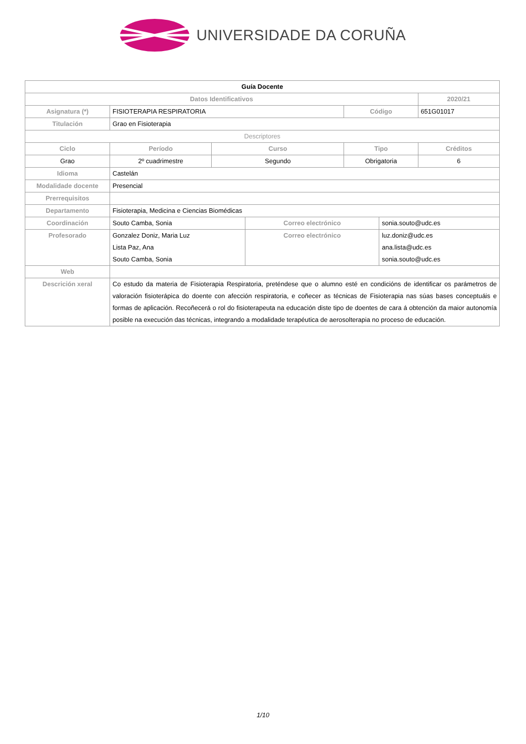UNIVERSIDADE DA CORUÑA
| Guía Docente | | | | | | | |
| --- | --- | --- | --- | --- | --- | --- | --- |
| Datos Identificativos | | | | | | | 2020/21 |
| Asignatura (*) | FISIOTERAPIA RESPIRATORIA | | | | Código | | 651G01017 |
| Titulación | Grao en Fisioterapia | | | | | | |
| Descriptores | | | | | | | |
| Ciclo | | Período | Curso | | Tipo | | Créditos |
| Grao | | 2º cuadrimestre | Segundo | | Obrigatoria | | 6 |
| Idioma | Castelán | | | | | | |
| Modalidade docente | Presencial | | | | | | |
| Prerrequisitos | | | | | | | |
| Departamento | Fisioterapia, Medicina e Ciencias Biomédicas | | | | | | |
| Coordinación | Souto Camba, Sonia | | | Correo electrónico | | sonia.souto@udc.es | |
| Profesorado | Gonzalez Doniz, Maria Luz Lista Paz, Ana Souto Camba, Sonia | | | Correo electrónico | | luz.doniz@udc.es ana.lista@udc.es sonia.souto@udc.es | |
| Web | | | | | | | |
| Descrición xeral | Co estudo da materia de Fisioterapia Respiratoria, preténdese que o alumno esté en condicións de identificar os parámetros de valoración fisioterápica do doente con afección respiratoria, e coñecer as técnicas de Fisioterapia nas súas bases conceptuáis e formas de aplicación. Recoñecerá o rol do fisioterapeuta na educación diste tipo de doentes de cara á obtención da maior autonomía posible na execución das técnicas, integrando a modalidade terapéutica de aerosolterapia no proceso de educación. | | | | | | |
1/10